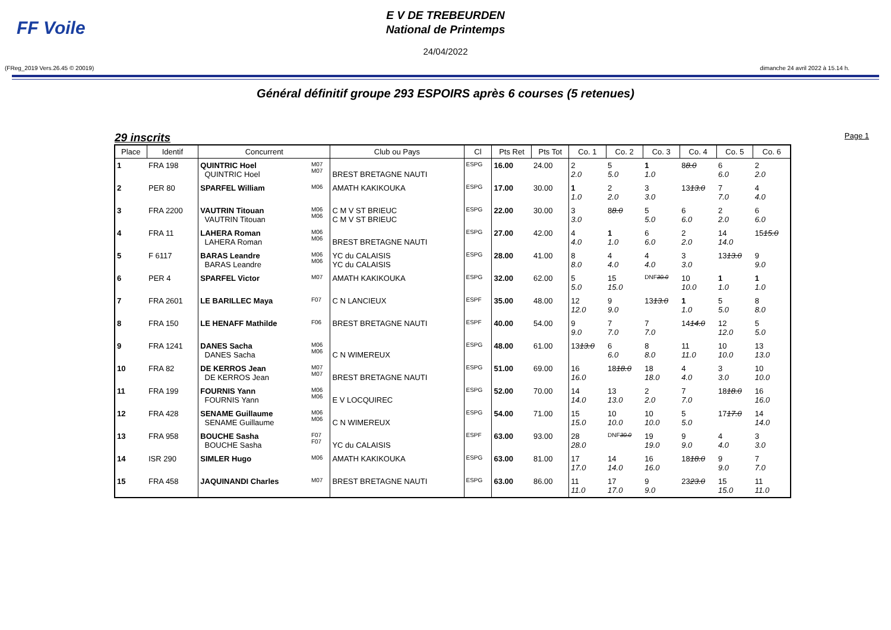FF Voile
E V DE TREBEURDEN
National de Printemps
24/04/2022
(FReg_2019 Vers.26.45 © 20019) dimanche 24 avril 2022 à 15.14 h.
Général définitif groupe 293 ESPOIRS après 6 courses (5 retenues)
29 inscrits Page 1
| Place | Identif | Concurrent | | Club ou Pays | Cl | Pts Ret | Pts Tot | Co. 1 | Co. 2 | Co. 3 | Co. 4 | Co. 5 | Co. 6 |
| --- | --- | --- | --- | --- | --- | --- | --- | --- | --- | --- | --- | --- | --- |
| 1 | FRA 198 | QUINTRIC Hoel QUINTRIC Hoel | M07 M07 | BREST BRETAGNE NAUTI | ESPG | 16.00 | 24.00 | 2 2.0 | 5 5.0 | 1 1.0 | 8 8.0 | 6 6.0 | 2 2.0 |
| 2 | PER 80 | SPARFEL William | M06 | AMATH KAKIKOUKA | ESPG | 17.00 | 30.00 | 1 1.0 | 2 2.0 | 3 3.0 | 13 13.0 | 7 7.0 | 4 4.0 |
| 3 | FRA 2200 | VAUTRIN Titouan VAUTRIN Titouan | M06 M06 | C M V ST BRIEUC C M V ST BRIEUC | ESPG | 22.00 | 30.00 | 3 3.0 | 8 8.0 | 5 5.0 | 6 6.0 | 2 2.0 | 6 6.0 |
| 4 | FRA 11 | LAHERA Roman LAHERA Roman | M06 M06 | BREST BRETAGNE NAUTI | ESPG | 27.00 | 42.00 | 4 4.0 | 1 1.0 | 6 6.0 | 2 2.0 | 14 14.0 | 15 15.0 |
| 5 | F 6117 | BARAS Leandre BARAS Leandre | M06 M06 | YC du CALAISIS YC du CALAISIS | ESPG | 28.00 | 41.00 | 8 8.0 | 4 4.0 | 4 4.0 | 3 3.0 | 13 13.0 | 9 9.0 |
| 6 | PER 4 | SPARFEL Victor | M07 | AMATH KAKIKOUKA | ESPG | 32.00 | 62.00 | 5 5.0 | 15 15.0 | DNF 30.0 | 10 10.0 | 1 1.0 | 1 1.0 |
| 7 | FRA 2601 | LE BARILLEC Maya | F07 | C N LANCIEUX | ESPF | 35.00 | 48.00 | 12 12.0 | 9 9.0 | 13 13.0 | 1 1.0 | 5 5.0 | 8 8.0 |
| 8 | FRA 150 | LE HENAFF Mathilde | F06 | BREST BRETAGNE NAUTI | ESPF | 40.00 | 54.00 | 9 9.0 | 7 7.0 | 7 7.0 | 14 14.0 | 12 12.0 | 5 5.0 |
| 9 | FRA 1241 | DANES Sacha DANES Sacha | M06 M06 | C N WIMEREUX | ESPG | 48.00 | 61.00 | 13 13.0 | 6 6.0 | 8 8.0 | 11 11.0 | 10 10.0 | 13 13.0 |
| 10 | FRA 82 | DE KERROS Jean DE KERROS Jean | M07 M07 | BREST BRETAGNE NAUTI | ESPG | 51.00 | 69.00 | 16 16.0 | 18 18.0 | 18 18.0 | 4 4.0 | 3 3.0 | 10 10.0 |
| 11 | FRA 199 | FOURNIS Yann FOURNIS Yann | M06 M06 | E V LOCQUIREC | ESPG | 52.00 | 70.00 | 14 14.0 | 13 13.0 | 2 2.0 | 7 7.0 | 18 18.0 | 16 16.0 |
| 12 | FRA 428 | SENAME Guillaume SENAME Guillaume | M06 M06 | C N WIMEREUX | ESPG | 54.00 | 71.00 | 15 15.0 | 10 10.0 | 10 10.0 | 5 5.0 | 17 17.0 | 14 14.0 |
| 13 | FRA 958 | BOUCHE Sasha BOUCHE Sasha | F07 F07 | YC du CALAISIS | ESPF | 63.00 | 93.00 | 28 28.0 | DNF 30.0 | 19 19.0 | 9 9.0 | 4 4.0 | 3 3.0 |
| 14 | ISR 290 | SIMLER Hugo | M06 | AMATH KAKIKOUKA | ESPG | 63.00 | 81.00 | 17 17.0 | 14 14.0 | 16 16.0 | 18 18.0 | 9 9.0 | 7 7.0 |
| 15 | FRA 458 | JAQUINANDI Charles | M07 | BREST BRETAGNE NAUTI | ESPG | 63.00 | 86.00 | 11 11.0 | 17 17.0 | 9 9.0 | 23 23.0 | 15 15.0 | 11 11.0 |